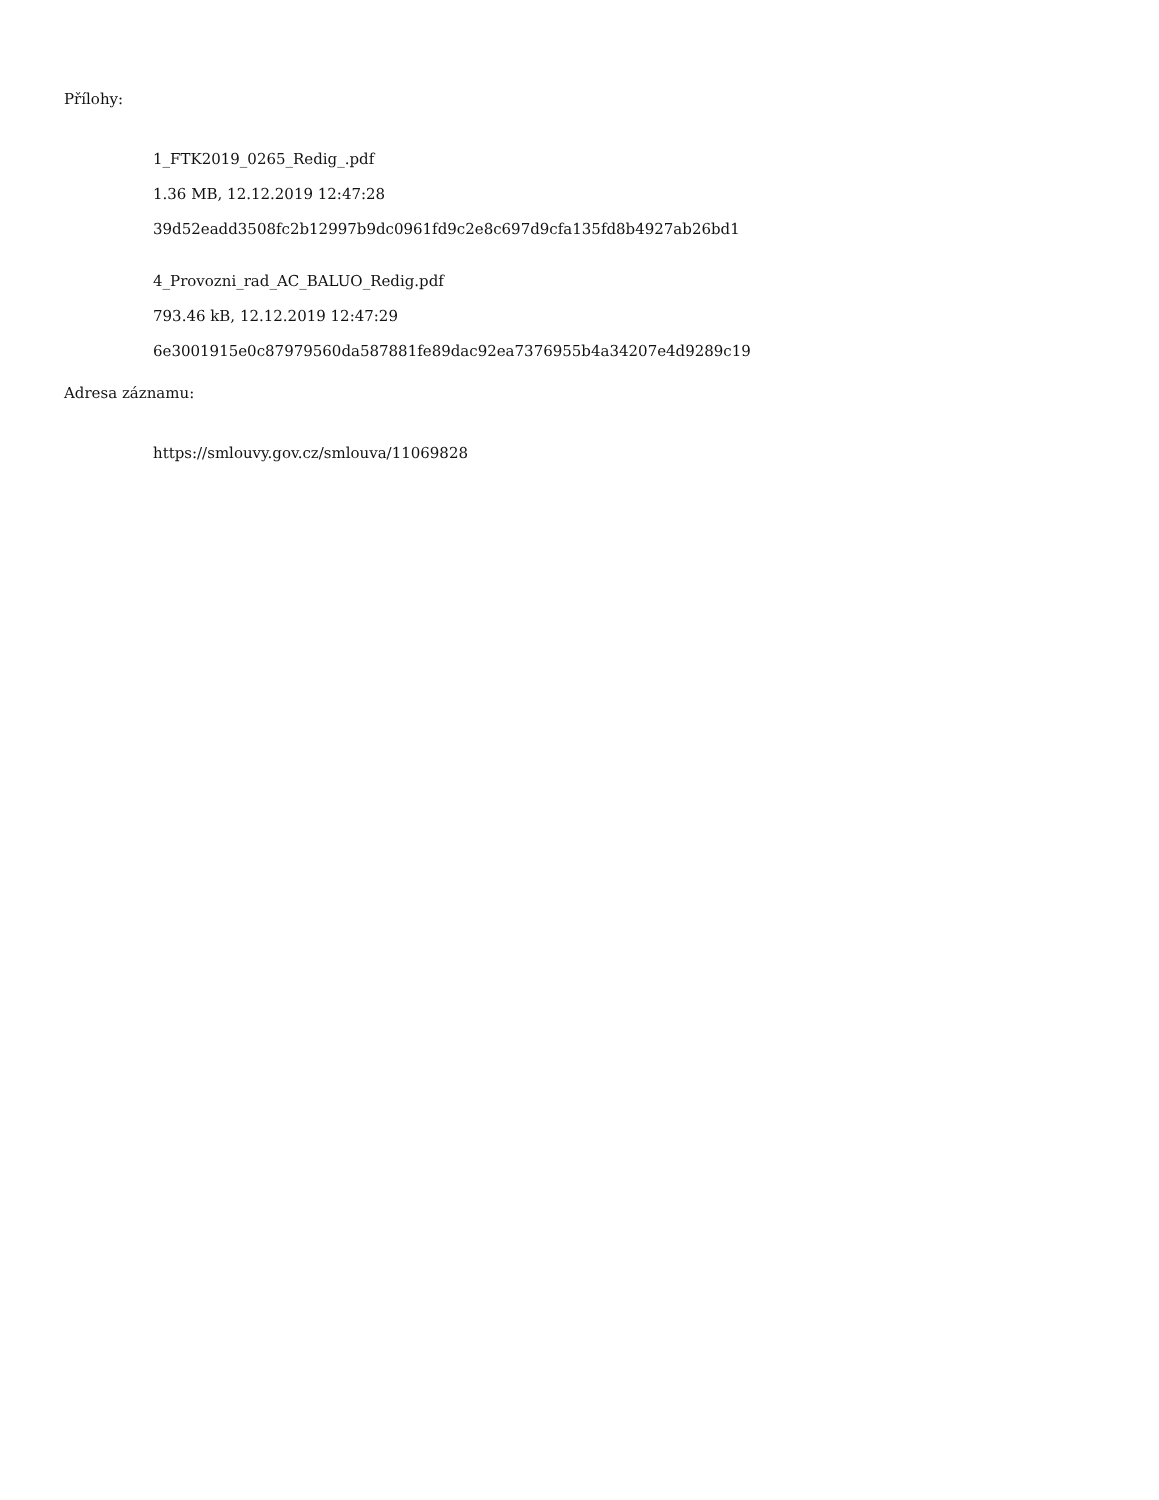Přílohy:
1_FTK2019_0265_Redig_.pdf
1.36 MB, 12.12.2019 12:47:28
39d52eadd3508fc2b12997b9dc0961fd9c2e8c697d9cfa135fd8b4927ab26bd1
4_Provozni_rad_AC_BALUO_Redig.pdf
793.46 kB, 12.12.2019 12:47:29
6e3001915e0c87979560da587881fe89dac92ea7376955b4a34207e4d9289c19
Adresa záznamu:
https://smlouvy.gov.cz/smlouva/11069828